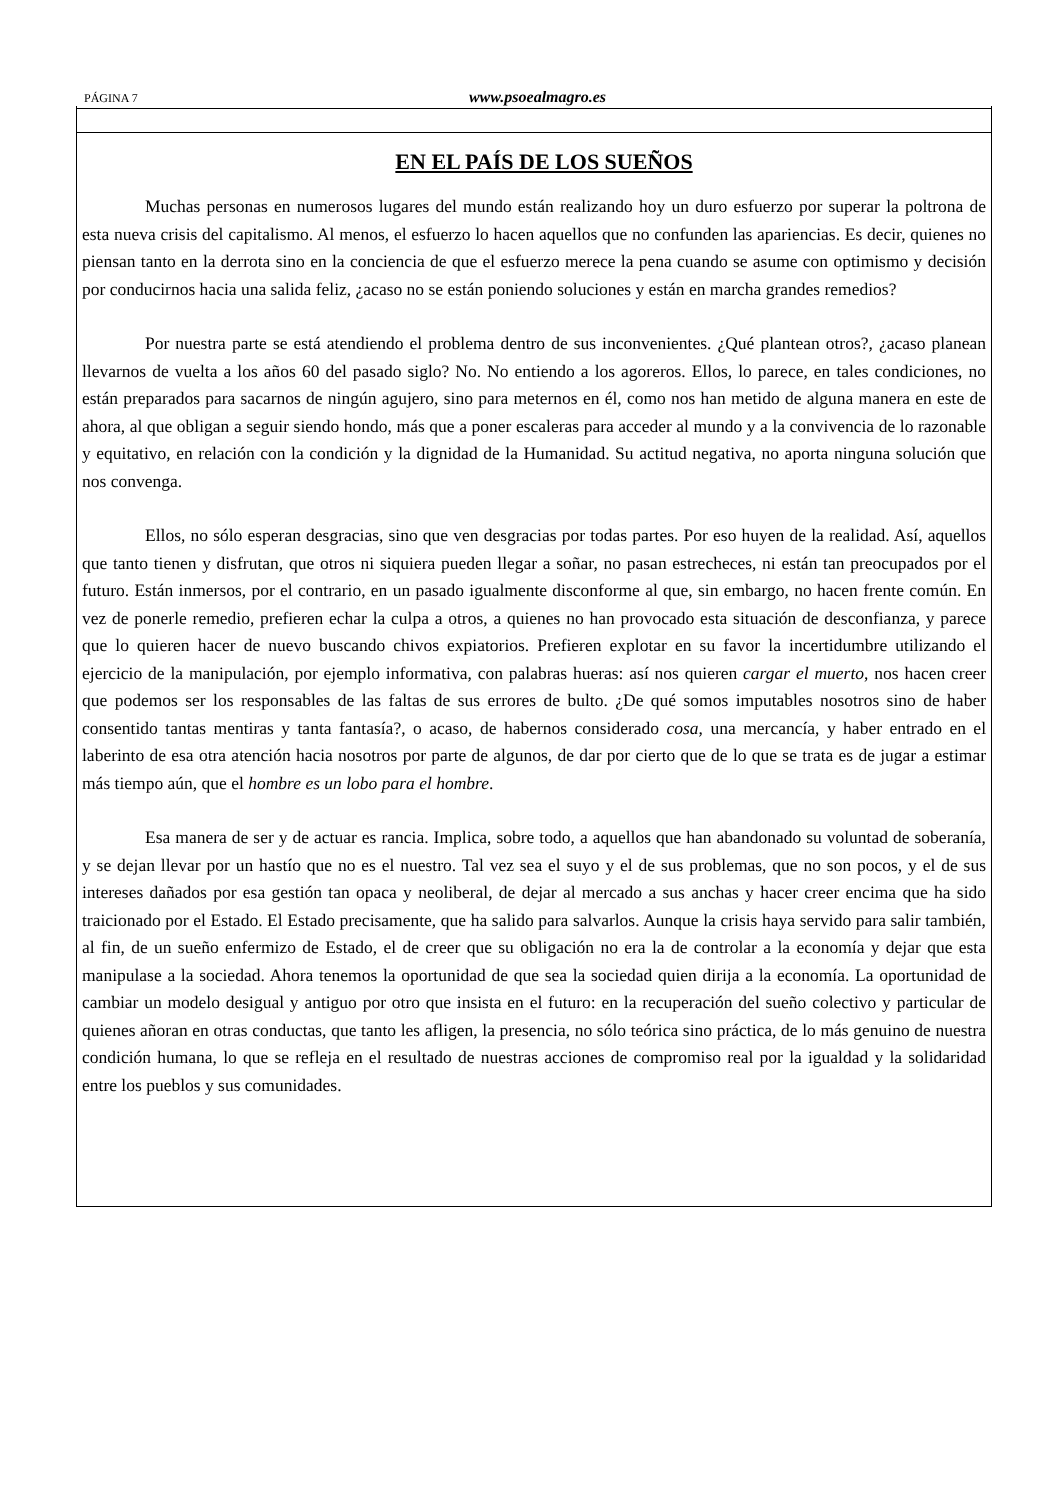PÁGINA 7 www.psoealmagro.es
EN EL PAÍS DE LOS SUEÑOS
Muchas personas en numerosos lugares del mundo están realizando hoy un duro esfuerzo por superar la poltrona de esta nueva crisis del capitalismo. Al menos, el esfuerzo lo hacen aquellos que no confunden las apariencias. Es decir, quienes no piensan tanto en la derrota sino en la conciencia de que el esfuerzo merece la pena cuando se asume con optimismo y decisión por conducirnos hacia una salida feliz, ¿acaso no se están poniendo soluciones y están en marcha grandes remedios?
Por nuestra parte se está atendiendo el problema dentro de sus inconvenientes. ¿Qué plantean otros?, ¿acaso planean llevarnos de vuelta a los años 60 del pasado siglo? No. No entiendo a los agoreros. Ellos, lo parece, en tales condiciones, no están preparados para sacarnos de ningún agujero, sino para meternos en él, como nos han metido de alguna manera en este de ahora, al que obligan a seguir siendo hondo, más que a poner escaleras para acceder al mundo y a la convivencia de lo razonable y equitativo, en relación con la condición y la dignidad de la Humanidad. Su actitud negativa, no aporta ninguna solución que nos convenga.
Ellos, no sólo esperan desgracias, sino que ven desgracias por todas partes. Por eso huyen de la realidad. Así, aquellos que tanto tienen y disfrutan, que otros ni siquiera pueden llegar a soñar, no pasan estrecheces, ni están tan preocupados por el futuro. Están inmersos, por el contrario, en un pasado igualmente disconforme al que, sin embargo, no hacen frente común. En vez de ponerle remedio, prefieren echar la culpa a otros, a quienes no han provocado esta situación de desconfianza, y parece que lo quieren hacer de nuevo buscando chivos expiatorios. Prefieren explotar en su favor la incertidumbre utilizando el ejercicio de la manipulación, por ejemplo informativa, con palabras hueras: así nos quieren cargar el muerto, nos hacen creer que podemos ser los responsables de las faltas de sus errores de bulto. ¿De qué somos imputables nosotros sino de haber consentido tantas mentiras y tanta fantasía?, o acaso, de habernos considerado cosa, una mercancía, y haber entrado en el laberinto de esa otra atención hacia nosotros por parte de algunos, de dar por cierto que de lo que se trata es de jugar a estimar más tiempo aún, que el hombre es un lobo para el hombre.
Esa manera de ser y de actuar es rancia. Implica, sobre todo, a aquellos que han abandonado su voluntad de soberanía, y se dejan llevar por un hastío que no es el nuestro. Tal vez sea el suyo y el de sus problemas, que no son pocos, y el de sus intereses dañados por esa gestión tan opaca y neoliberal, de dejar al mercado a sus anchas y hacer creer encima que ha sido traicionado por el Estado. El Estado precisamente, que ha salido para salvarlos. Aunque la crisis haya servido para salir también, al fin, de un sueño enfermizo de Estado, el de creer que su obligación no era la de controlar a la economía y dejar que esta manipulase a la sociedad. Ahora tenemos la oportunidad de que sea la sociedad quien dirija a la economía. La oportunidad de cambiar un modelo desigual y antiguo por otro que insista en el futuro: en la recuperación del sueño colectivo y particular de quienes añoran en otras conductas, que tanto les afligen, la presencia, no sólo teórica sino práctica, de lo más genuino de nuestra condición humana, lo que se refleja en el resultado de nuestras acciones de compromiso real por la igualdad y la solidaridad entre los pueblos y sus comunidades.